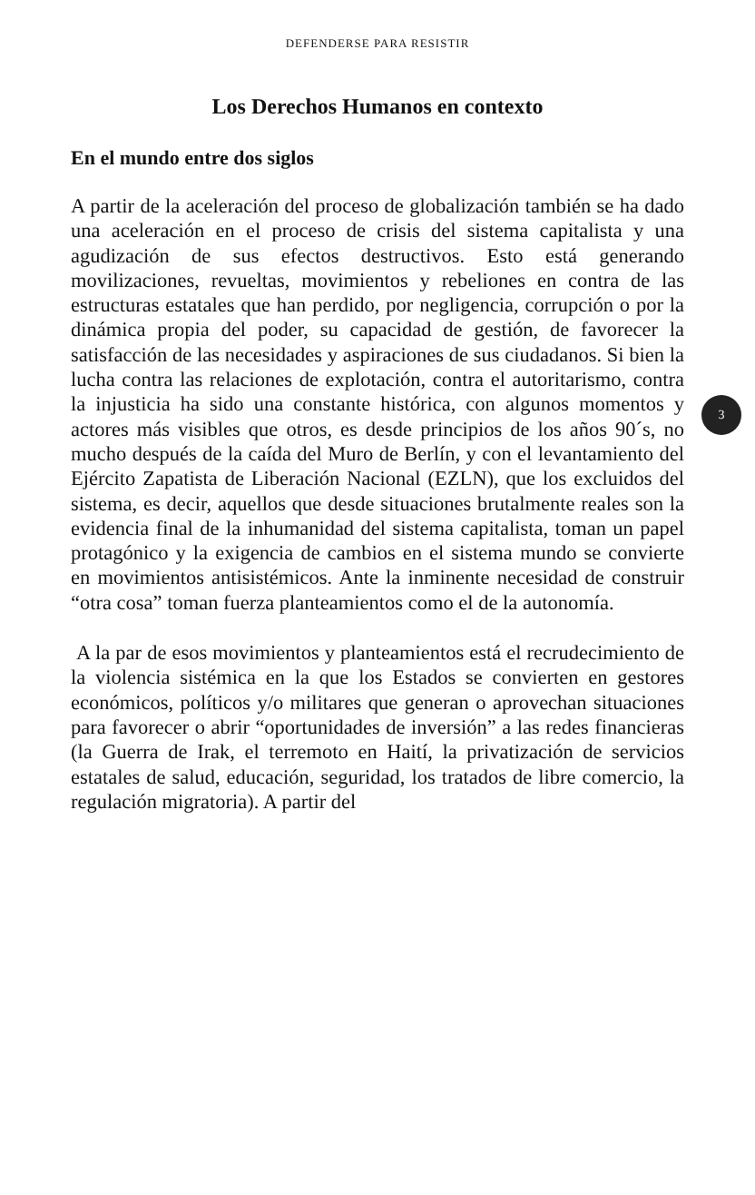DEFENDERSE PARA RESISTIR
Los Derechos Humanos en contexto
En el mundo entre dos siglos
A partir de la aceleración del proceso de globalización también se ha dado una aceleración en el proceso de crisis del sistema capitalista y una agudización de sus efectos destructivos. Esto está generando movilizaciones, revueltas, movimientos y rebeliones en contra de las estructuras estatales que han perdido, por negligencia, corrupción o por la dinámica propia del poder, su capacidad de gestión, de favorecer la satisfacción de las necesidades y aspiraciones de sus ciudadanos. Si bien la lucha contra las relaciones de explotación, contra el autoritarismo, contra la injusticia ha sido una constante histórica, con algunos momentos y actores más visibles que otros, es desde principios de los años 90´s, no mucho después de la caída del Muro de Berlín, y con el levantamiento del Ejército Zapatista de Liberación Nacional (EZLN), que los excluidos del sistema, es decir, aquellos que desde situaciones brutalmente reales son la evidencia final de la inhumanidad del sistema capitalista, toman un papel protagónico y la exigencia de cambios en el sistema mundo se convierte en movimientos antisistémicos. Ante la inminente necesidad de construir “otra cosa” toman fuerza planteamientos como el de la autonomía.
A la par de esos movimientos y planteamientos está el recrudecimiento de la violencia sistémica en la que los Estados se convierten en gestores económicos, políticos y/o militares que generan o aprovechan situaciones para favorecer o abrir “oportunidades de inversión” a las redes financieras (la Guerra de Irak, el terremoto en Haití, la privatización de servicios estatales de salud, educación, seguridad, los tratados de libre comercio, la regulación migratoria). A partir del
3